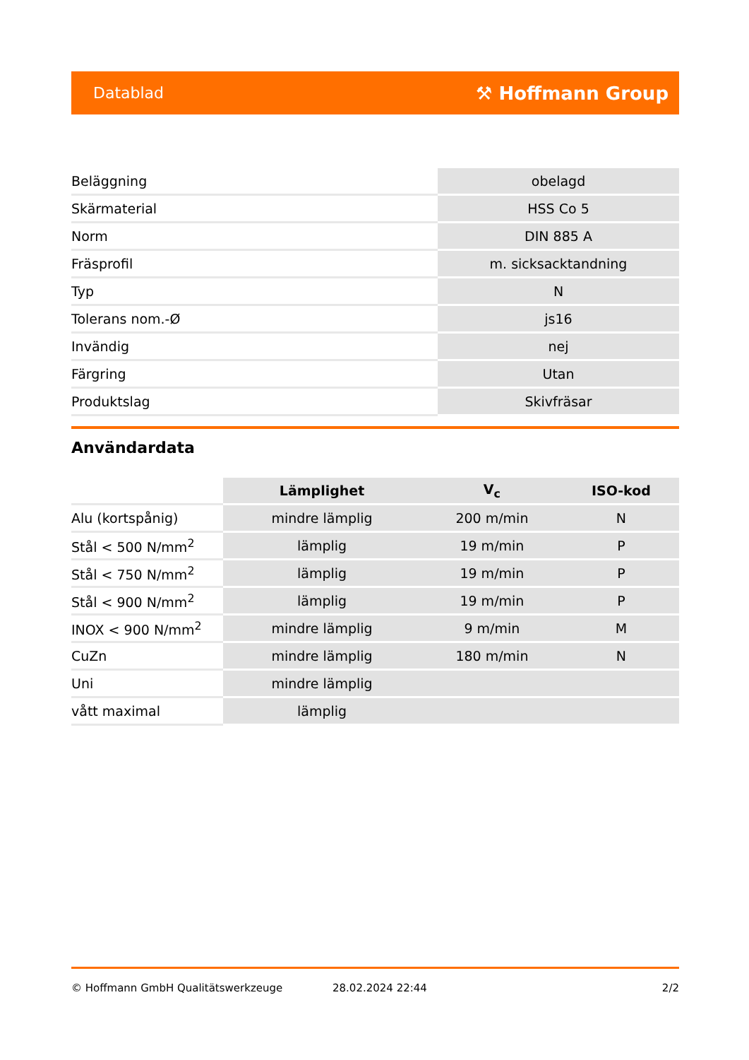Datablad ⚒ Hoffmann Group
| Beläggning | obelagd |
| Skärmaterial | HSS Co 5 |
| Norm | DIN 885 A |
| Fräsprofil | m. sicksacktandning |
| Typ | N |
| Tolerans nom.-Ø | js16 |
| Invändig | nej |
| Färgring | Utan |
| Produktslag | Skivfräsar |
Användardata
| | Lämplighet | V<sub>c</sub> | ISO-kod |
| --- | --- | --- | --- |
| Alu (kortspånig) | mindre lämplig | 200 m/min | N |
| Stål < 500 N/mm<sup>2</sup> | lämplig | 19 m/min | P |
| Stål < 750 N/mm<sup>2</sup> | lämplig | 19 m/min | P |
| Stål < 900 N/mm<sup>2</sup> | lämplig | 19 m/min | P |
| INOX < 900 N/mm<sup>2</sup> | mindre lämplig | 9 m/min | M |
| CuZn | mindre lämplig | 180 m/min | N |
| Uni | mindre lämplig | | |
| vått maximal | lämplig | | |
© Hoffmann GmbH Qualitätswerkzeuge 28.02.2024 22:44 2/2